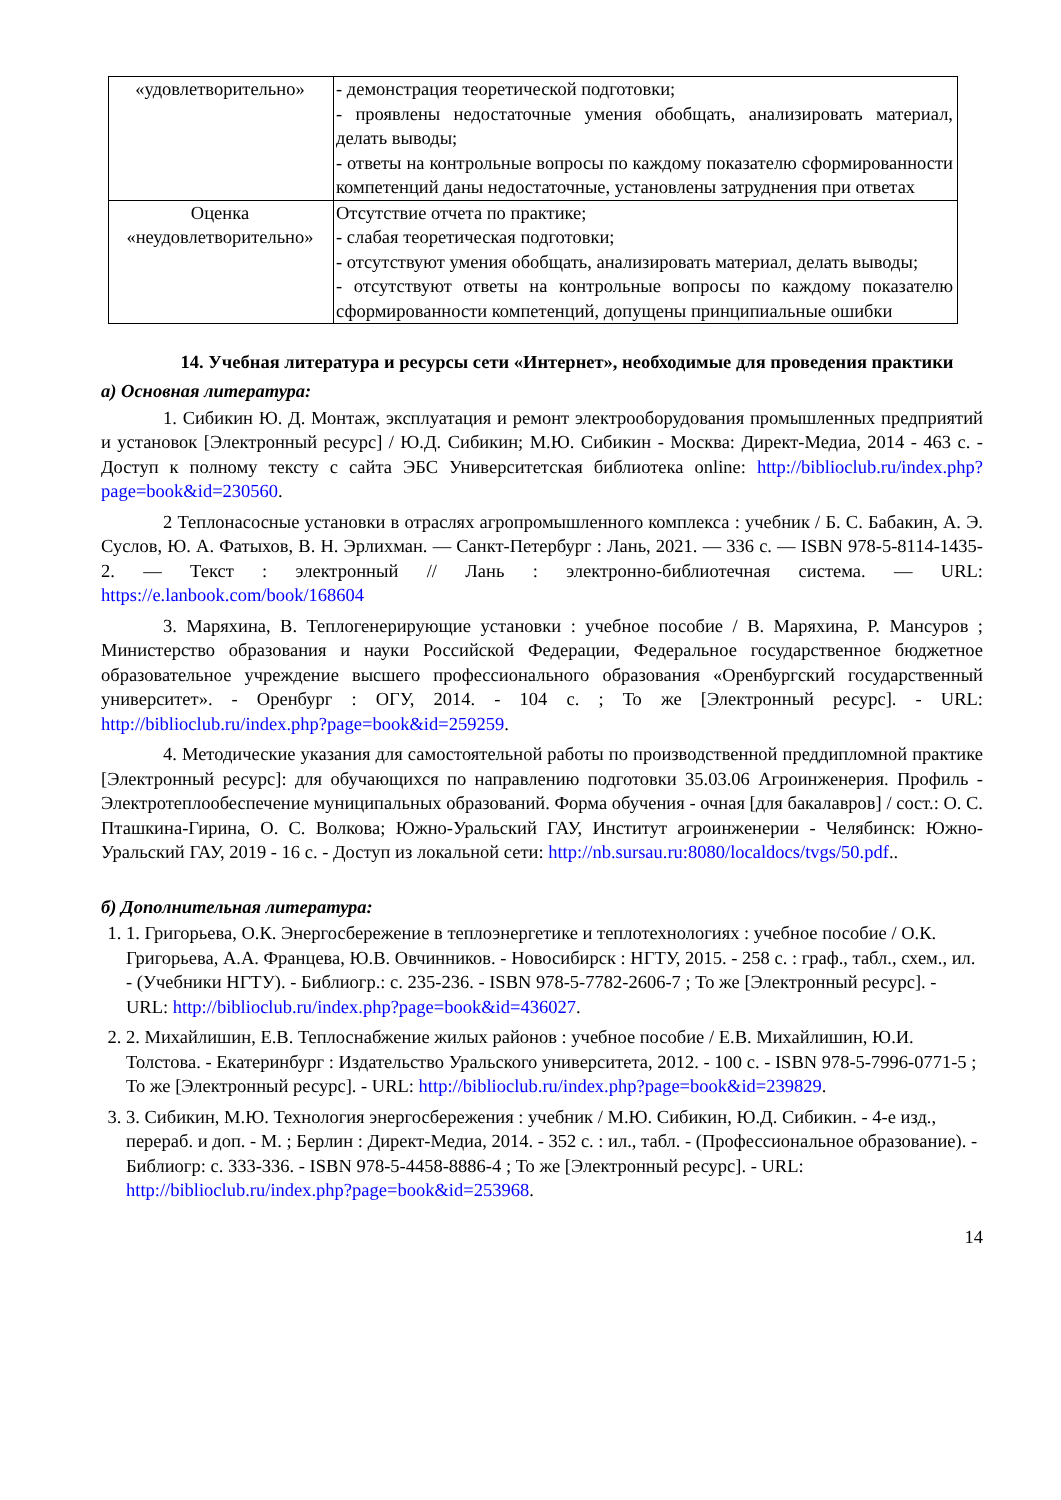| «удовлетворительно» | - демонстрация теоретической подготовки; - проявлены недостаточные умения обобщать, анализировать материал, делать выводы; - ответы на контрольные вопросы по каждому показателю сформированности компетенций даны недостаточные, установлены затруднения при ответах |
| Оценка «неудовлетворительно» | Отсутствие отчета по практике; - слабая теоретическая подготовки; - отсутствуют умения обобщать, анализировать материал, делать выводы; - отсутствуют ответы на контрольные вопросы по каждому показателю сформированности компетенций, допущены принципиальные ошибки |
14. Учебная литература и ресурсы сети «Интернет», необходимые для проведения практики
а) Основная литература:
1. Сибикин Ю. Д. Монтаж, эксплуатация и ремонт электрооборудования промышленных предприятий и установок [Электронный ресурс] / Ю.Д. Сибикин; М.Ю. Сибикин - Москва: Директ-Медиа, 2014 - 463 с. - Доступ к полному тексту с сайта ЭБС Университетская библиотека online: http://biblioclub.ru/index.php?page=book&id=230560.
2 Теплонасосные установки в отраслях агропромышленного комплекса : учебник / Б. С. Бабакин, А. Э. Суслов, Ю. А. Фатыхов, В. Н. Эрлихман. — Санкт-Петербург : Лань, 2021. — 336 с. — ISBN 978-5-8114-1435-2. — Текст : электронный // Лань : электронно-библиотечная система. — URL: https://e.lanbook.com/book/168604
3. Маряхина, В. Теплогенерирующие установки : учебное пособие / В. Маряхина, Р. Мансуров ; Министерство образования и науки Российской Федерации, Федеральное государственное бюджетное образовательное учреждение высшего профессионального образования «Оренбургский государственный университет». - Оренбург : ОГУ, 2014. - 104 с. ; То же [Электронный ресурс]. - URL: http://biblioclub.ru/index.php?page=book&id=259259.
4. Методические указания для самостоятельной работы по производственной преддипломной практике [Электронный ресурс]: для обучающихся по направлению подготовки 35.03.06 Агроинженерия. Профиль - Электротеплообеспечение муниципальных образований. Форма обучения - очная [для бакалавров] / сост.: О. С. Пташкина-Гирина, О. С. Волкова; Южно-Уральский ГАУ, Институт агроинженерии - Челябинск: Южно-Уральский ГАУ, 2019 - 16 с. - Доступ из локальной сети: http://nb.sursau.ru:8080/localdocs/tvgs/50.pdf..
б) Дополнительная литература:
1. 1. Григорьева, О.К. Энергосбережение в теплоэнергетике и теплотехнологиях : учебное пособие / О.К. Григорьева, А.А. Францева, Ю.В. Овчинников. - Новосибирск : НГТУ, 2015. - 258 с. : граф., табл., схем., ил. - (Учебники НГТУ). - Библиогр.: с. 235-236. - ISBN 978-5-7782-2606-7 ; То же [Электронный ресурс]. - URL: http://biblioclub.ru/index.php?page=book&id=436027.
2. 2. Михайлишин, Е.В. Теплоснабжение жилых районов : учебное пособие / Е.В. Михайлишин, Ю.И. Толстова. - Екатеринбург : Издательство Уральского университета, 2012. - 100 с. - ISBN 978-5-7996-0771-5 ; То же [Электронный ресурс]. - URL: http://biblioclub.ru/index.php?page=book&id=239829.
3. 3. Сибикин, М.Ю. Технология энергосбережения : учебник / М.Ю. Сибикин, Ю.Д. Сибикин. - 4-е изд., перераб. и доп. - М. ; Берлин : Директ-Медиа, 2014. - 352 с. : ил., табл. - (Профессиональное образование). - Библиогр: с. 333-336. - ISBN 978-5-4458-8886-4 ; То же [Электронный ресурс]. - URL: http://biblioclub.ru/index.php?page=book&id=253968.
14